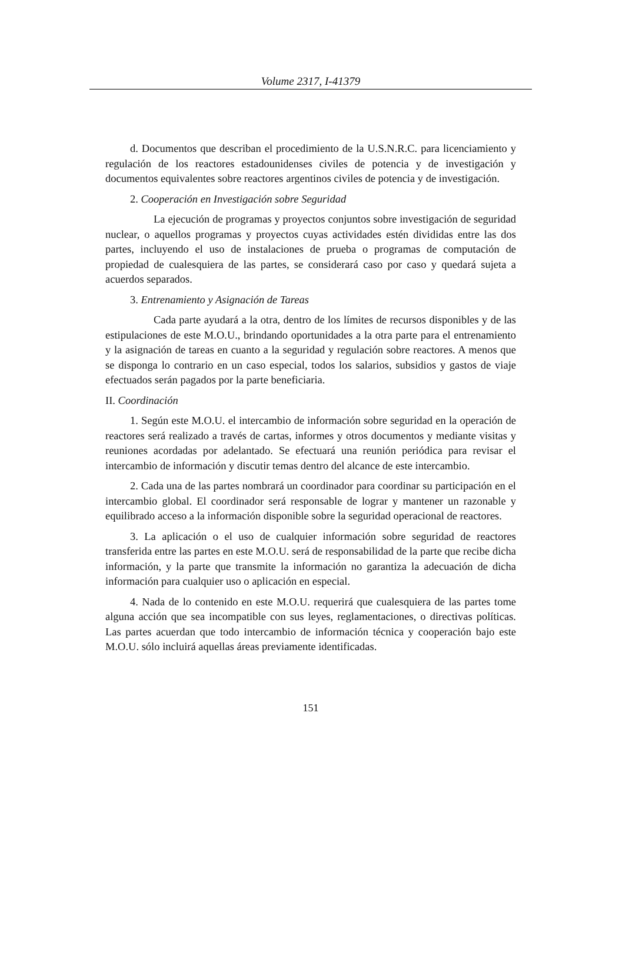Volume 2317, I-41379
d. Documentos que describan el procedimiento de la U.S.N.R.C. para licenciamiento y regulación de los reactores estadounidenses civiles de potencia y de investigación y documentos equivalentes sobre reactores argentinos civiles de potencia y de investigación.
2. Cooperación en Investigación sobre Seguridad
La ejecución de programas y proyectos conjuntos sobre investigación de seguridad nuclear, o aquellos programas y proyectos cuyas actividades estén divididas entre las dos partes, incluyendo el uso de instalaciones de prueba o programas de computación de propiedad de cualesquiera de las partes, se considerará caso por caso y quedará sujeta a acuerdos separados.
3. Entrenamiento y Asignación de Tareas
Cada parte ayudará a la otra, dentro de los límites de recursos disponibles y de las estipulaciones de este M.O.U., brindando oportunidades a la otra parte para el entrenamiento y la asignación de tareas en cuanto a la seguridad y regulación sobre reactores. A menos que se disponga lo contrario en un caso especial, todos los salarios, subsidios y gastos de viaje efectuados serán pagados por la parte beneficiaria.
II. Coordinación
1. Según este M.O.U. el intercambio de información sobre seguridad en la operación de reactores será realizado a través de cartas, informes y otros documentos y mediante visitas y reuniones acordadas por adelantado. Se efectuará una reunión periódica para revisar el intercambio de información y discutir temas dentro del alcance de este intercambio.
2. Cada una de las partes nombrará un coordinador para coordinar su participación en el intercambio global. El coordinador será responsable de lograr y mantener un razonable y equilibrado acceso a la información disponible sobre la seguridad operacional de reactores.
3. La aplicación o el uso de cualquier información sobre seguridad de reactores transferida entre las partes en este M.O.U. será de responsabilidad de la parte que recibe dicha información, y la parte que transmite la información no garantiza la adecuación de dicha información para cualquier uso o aplicación en especial.
4. Nada de lo contenido en este M.O.U. requerirá que cualesquiera de las partes tome alguna acción que sea incompatible con sus leyes, reglamentaciones, o directivas políticas. Las partes acuerdan que todo intercambio de información técnica y cooperación bajo este M.O.U. sólo incluirá aquellas áreas previamente identificadas.
151